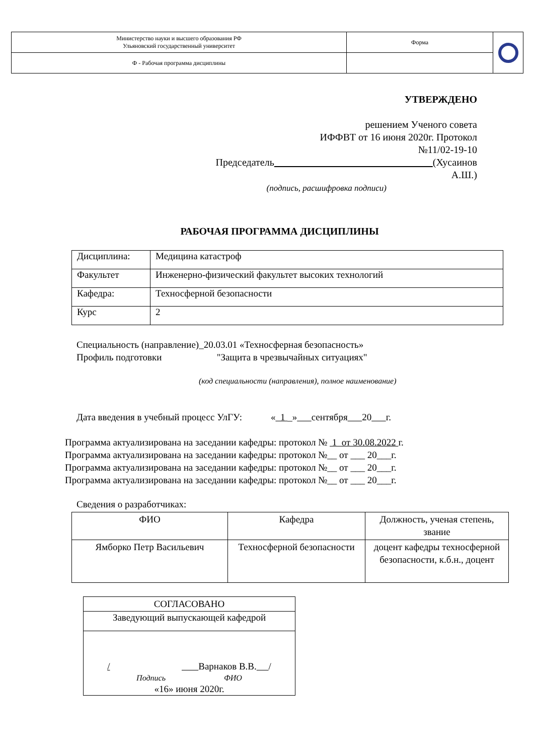| Министерство науки и высшего образования РФ Ульяновский государственный университет | Форма | |
| Ф - Рабочая программа дисциплины | | |
УТВЕРЖДЕНО
решением Ученого совета
ИФФВТ от 16 июня 2020г. Протокол
№11/02-19-10
Председатель (Хусаинов А.Ш.)
(подпись, расшифровка подписи)
РАБОЧАЯ ПРОГРАММА ДИСЦИПЛИНЫ
| Дисциплина: | Медицина катастроф |
| Факультет | Инженерно-физический факультет высоких технологий |
| Кафедра: | Техносферной безопасности |
| Курс | 2 |
Специальность (направление)_20.03.01 «Техносферная безопасность»
Профиль подготовки "Защита в чрезвычайных ситуациях"
(код специальности (направления), полное наименование)
Дата введения в учебный процесс УлГУ: « 1 _» сентября 20 г.
Программа актуализирована на заседании кафедры: протокол № 1 от 30.08.2022 г.
Программа актуализирована на заседании кафедры: протокол №__ от ___ 20___г.
Программа актуализирована на заседании кафедры: протокол №__ от ___ 20___г.
Программа актуализирована на заседании кафедры: протокол №__ от ___ 20___г.
Сведения о разработчиках:
| ФИО | Кафедра | Должность, ученая степень, звание |
| Ямборко Петр Васильевич | Техносферной безопасности | доцент кафедры техносферной безопасности, к.б.н., доцент |
| СОГЛАСОВАНО |
| Заведующий выпускающей кафедрой |
| / Варнаков В.В. / Подпись ФИО «16» июня 2020г. |